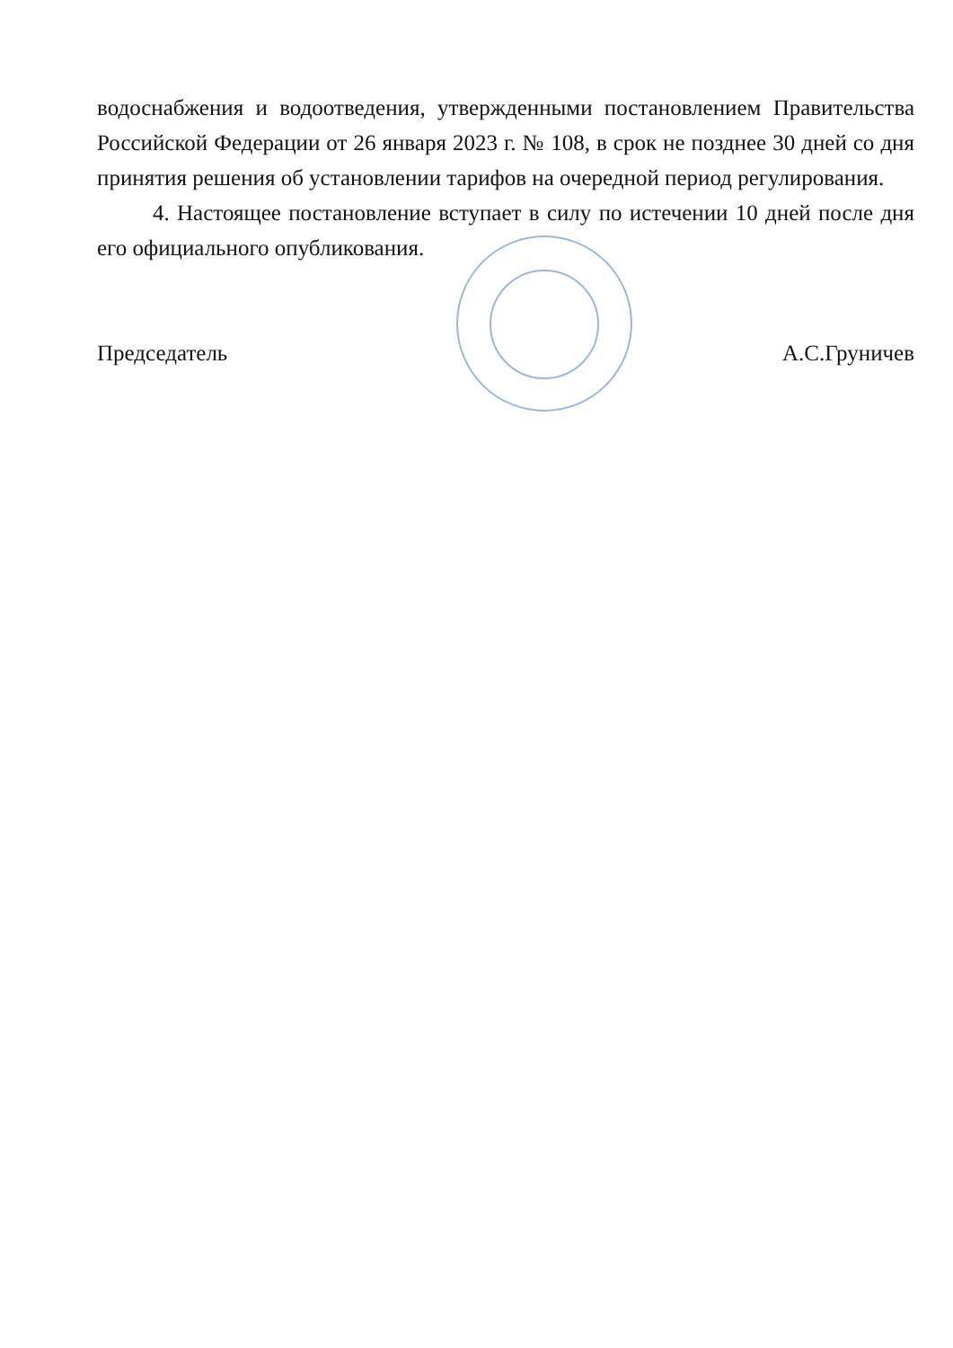водоснабжения и водоотведения, утвержденными постановлением Правительства Российской Федерации от 26 января 2023 г. № 108, в срок не позднее 30 дней со дня принятия решения об установлении тарифов на очередной период регулирования.
4. Настоящее постановление вступает в силу по истечении 10 дней после дня его официального опубликования.
Председатель А.С.Груничев